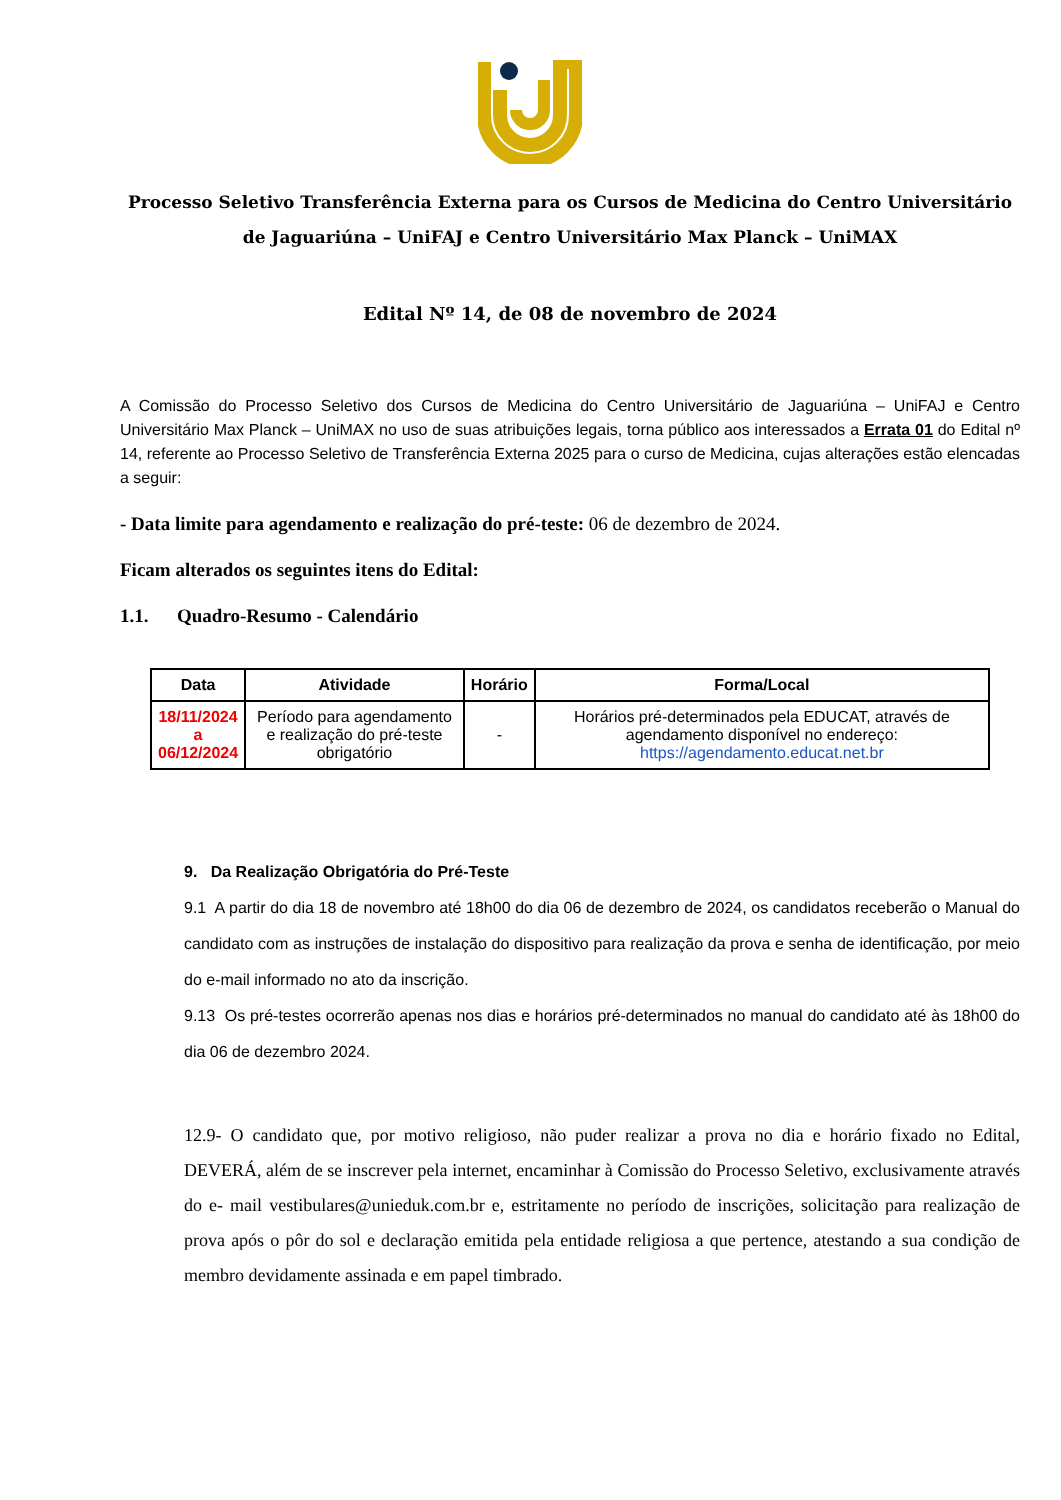Processo Seletivo Transferência Externa para os Cursos de Medicina do Centro Universitário de Jaguariúna – UniFAJ e Centro Universitário Max Planck – UniMAX
Edital Nº 14, de 08 de novembro de 2024
A Comissão do Processo Seletivo dos Cursos de Medicina do Centro Universitário de Jaguariúna – UniFAJ e Centro Universitário Max Planck – UniMAX no uso de suas atribuições legais, torna público aos interessados a Errata 01 do Edital nº 14, referente ao Processo Seletivo de Transferência Externa 2025 para o curso de Medicina, cujas alterações estão elencadas a seguir:
- Data limite para agendamento e realização do pré-teste: 06 de dezembro de 2024.
Ficam alterados os seguintes itens do Edital:
1.1. Quadro-Resumo - Calendário
| Data | Atividade | Horário | Forma/Local |
| --- | --- | --- | --- |
| 18/11/2024 a 06/12/2024 | Período para agendamento e realização do pré-teste obrigatório | - | Horários pré-determinados pela EDUCAT, através de agendamento disponível no endereço: https://agendamento.educat.net.br |
9. Da Realização Obrigatória do Pré-Teste
9.1 A partir do dia 18 de novembro até 18h00 do dia 06 de dezembro de 2024, os candidatos receberão o Manual do candidato com as instruções de instalação do dispositivo para realização da prova e senha de identificação, por meio do e-mail informado no ato da inscrição.
9.13 Os pré-testes ocorrerão apenas nos dias e horários pré-determinados no manual do candidato até às 18h00 do dia 06 de dezembro 2024.
12.9- O candidato que, por motivo religioso, não puder realizar a prova no dia e horário fixado no Edital, DEVERÁ, além de se inscrever pela internet, encaminhar à Comissão do Processo Seletivo, exclusivamente através do e- mail vestibulares@unieduk.com.br e, estritamente no período de inscrições, solicitação para realização de prova após o pôr do sol e declaração emitida pela entidade religiosa a que pertence, atestando a sua condição de membro devidamente assinada e em papel timbrado.